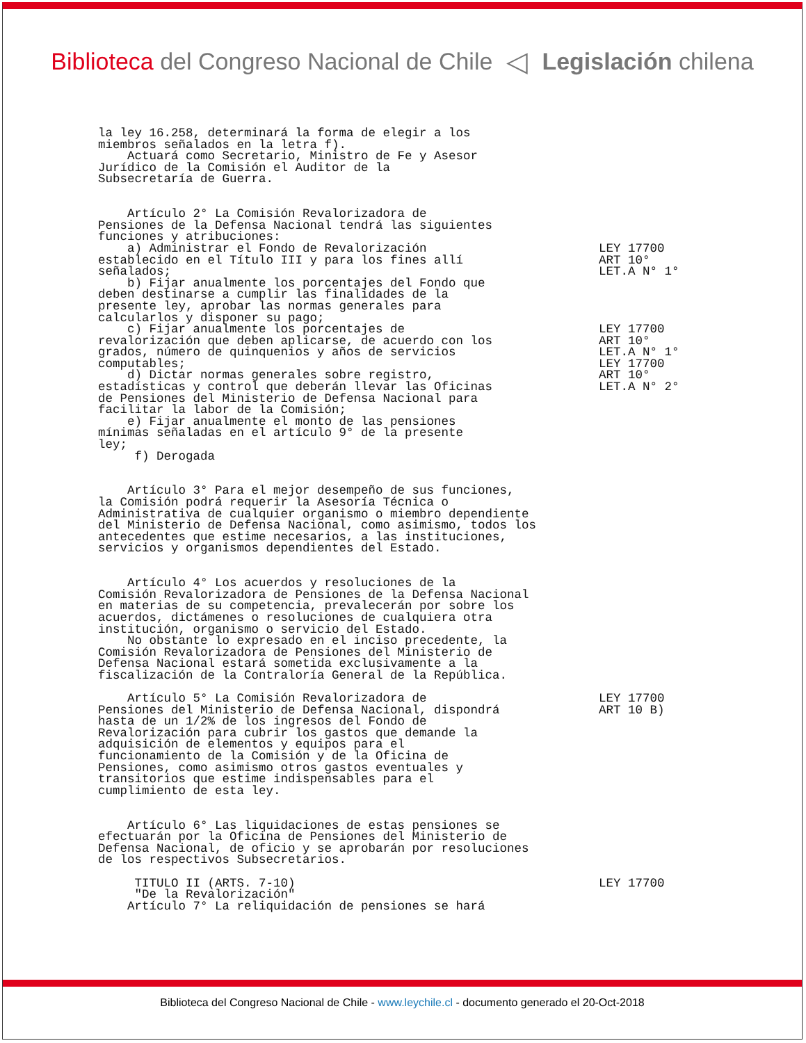Biblioteca del Congreso Nacional de Chile ◁ Legislación chilena
la ley 16.258, determinará la forma de elegir a los
miembros señalados en la letra f).
    Actuará como Secretario, Ministro de Fe y Asesor
Jurídico de la Comisión el Auditor de la
Subsecretaría de Guerra.


    Artículo 2° La Comisión Revalorizadora de
Pensiones de la Defensa Nacional tendrá las siguientes
funciones y atribuciones:
    a) Administrar el Fondo de Revalorización
establecido en el Título III y para los fines allí
señalados;
    b) Fijar anualmente los porcentajes del Fondo que
deben destinarse a cumplir las finalidades de la
presente ley, aprobar las normas generales para
calcularlos y disponer su pago;
    c) Fijar anualmente los porcentajes de
revalorización que deben aplicarse, de acuerdo con los
grados, número de quinquenios y años de servicios
computables;
    d) Dictar normas generales sobre registro,
estadísticas y control que deberán llevar las Oficinas
de Pensiones del Ministerio de Defensa Nacional para
facilitar la labor de la Comisión;
    e) Fijar anualmente el monto de las pensiones
mínimas señaladas en el artículo 9° de la presente
ley;
     f) Derogada
LEY 17700
ART 10°
LET.A N° 1°




LEY 17700
ART 10°
LET.A N° 1°
LEY 17700
ART 10°
LET.A N° 2°
    Artículo 3° Para el mejor desempeño de sus funciones,
la Comisión podrá requerir la Asesoría Técnica o
Administrativa de cualquier organismo o miembro dependiente
del Ministerio de Defensa Nacional, como asimismo, todos los
antecedentes que estime necesarios, a las instituciones,
servicios y organismos dependientes del Estado.


    Artículo 4° Los acuerdos y resoluciones de la
Comisión Revalorizadora de Pensiones de la Defensa Nacional
en materias de su competencia, prevalecerán por sobre los
acuerdos, dictámenes o resoluciones de cualquiera otra
institución, organismo o servicio del Estado.
    No obstante lo expresado en el inciso precedente, la
Comisión Revalorizadora de Pensiones del Ministerio de
Defensa Nacional estará sometida exclusivamente a la
fiscalización de la Contraloría General de la República.
    Artículo 5° La Comisión Revalorizadora de
Pensiones del Ministerio de Defensa Nacional, dispondrá
hasta de un 1/2% de los ingresos del Fondo de
Revalorización para cubrir los gastos que demande la
adquisición de elementos y equipos para el
funcionamiento de la Comisión y de la Oficina de
Pensiones, como asimismo otros gastos eventuales y
transitorios que estime indispensables para el
cumplimiento de esta ley.


    Artículo 6° Las liquidaciones de estas pensiones se
efectuarán por la Oficina de Pensiones del Ministerio de
Defensa Nacional, de oficio y se aprobarán por resoluciones
de los respectivos Subsecretarios.

     TITULO II (ARTS. 7-10)
     "De la Revalorización"
    Artículo 7° La reliquidación de pensiones se hará
LEY 17700
ART 10 B)














LEY 17700
Biblioteca del Congreso Nacional de Chile - www.leychile.cl - documento generado el 20-Oct-2018